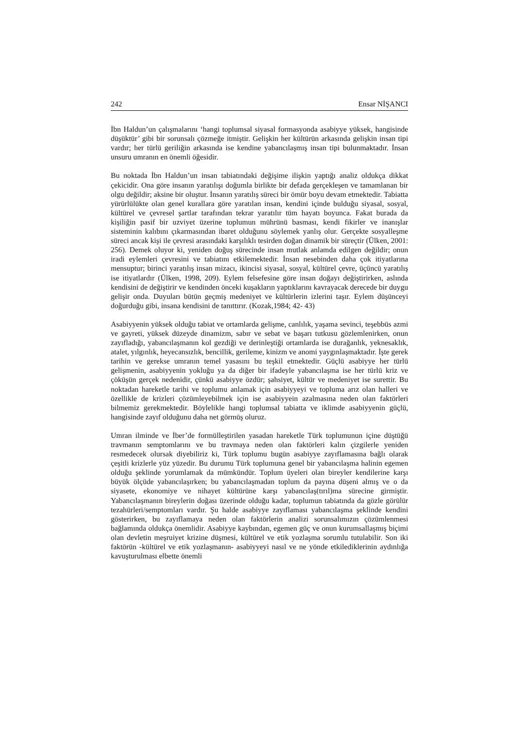242 Ensar NİŞANCI
İbn Haldun’un çalışmalarını ‘hangi toplumsal siyasal formasyonda asabiyye yüksek, hangisinde düşüktür’ gibi bir sorunsalı çözmeğe itmiştir. Gelişkin her kültürün arkasında gelişkin insan tipi vardır; her türlü geriliğin arkasında ise kendine yabancılaşmış insan tipi bulunmaktadır. İnsan unsuru umranın en önemli öğesidir.
Bu noktada İbn Haldun’un insan tabiatındaki değişime ilişkin yaptığı analiz oldukça dikkat çekicidir. Ona göre insanın yaratılışı doğumla birlikte bir defada gerçekleşen ve tamamlanan bir olgu değildir; aksine bir oluştur. İnsanın yaratılış süreci bir ömür boyu devam etmektedir. Tabiatta yürürlülükte olan genel kurallara göre yaratılan insan, kendini içinde bulduğu siyasal, sosyal, kültürel ve çevresel şartlar tarafından tekrar yaratılır tüm hayatı boyunca. Fakat burada da kişiliğin pasif bir uzviyet üzerine toplumun mührünü basması, kendi fikirler ve inanışlar sisteminin kalıbını çıkarmasından ibaret olduğunu söylemek yanlış olur. Gerçekte sosyalleşme süreci ancak kişi ile çevresi arasındaki karşılıklı tesirden doğan dinamik bir süreçtir (Ülken, 2001: 256). Demek oluyor ki, yeniden doğuş sürecinde insan mutlak anlamda edilgen değildir; onun iradi eylemleri çevresini ve tabiatını etkilemektedir. İnsan nesebinden daha çok itiyatlarına mensuptur; birinci yaratılış insan mizacı, ikincisi siyasal, sosyal, kültürel çevre, üçüncü yaratılış ise itiyatlardır (Ülken, 1998, 209). Eylem felsefesine göre insan doğayı değiştirirken, aslında kendisini de değiştirir ve kendinden önceki kuşakların yaptıklarını kavrayacak derecede bir duygu gelişir onda. Duyuları bütün geçmiş medeniyet ve kültürlerin izlerini taşır. Eylem düşünceyi doğurduğu gibi, insana kendisini de tanıttırır. (Kozak,1984; 42- 43)
Asabiyyenin yüksek olduğu tabiat ve ortamlarda gelişme, canlılık, yaşama sevinci, teşebbüs azmi ve gayreti, yüksek düzeyde dinamizm, sabır ve sebat ve başarı tutkusu gözlemlenirken, onun zayıfladığı, yabancılaşmanın kol gezdiği ve derinleştiği ortamlarda ise durağanlık, yeknesaklık, atalet, yılgınlık, heyecansızlık, bencillik, gerileme, kinizm ve anomi yaygınlaşmaktadır. İşte gerek tarihin ve gerekse umranın temel yasasını bu teşkil etmektedir. Güçlü asabiyye her türlü gelişmenin, asabiyyenin yokluğu ya da diğer bir ifadeyle yabancılaşma ise her türlü kriz ve çöküşün gerçek nedenidir, çünkü asabiyye özdür; şahsiyet, kültür ve medeniyet ise surettir. Bu noktadan hareketle tarihi ve toplumu anlamak için asabiyyeyi ve topluma arız olan halleri ve özellikle de krizleri çözümleyebilmek için ise asabiyyein azalmasına neden olan faktörleri bilmemiz gerekmektedir. Böylelikle hangi toplumsal tabiatta ve iklimde asabiyyenin güçlü, hangisinde zayıf olduğunu daha net görmüş oluruz.
Umran ilminde ve İber’de formülleştirilen yasadan hareketle Türk toplumunun içine düştüğü travmanın semptomlarını ve bu travmaya neden olan faktörleri kalın çizgilerle yeniden resmedecek olursak diyebiliriz ki, Türk toplumu bugün asabiyye zayıflamasına bağlı olarak çeşitli krizlerle yüz yüzedir. Bu durumu Türk toplumuna genel bir yabancılaşma halinin egemen olduğu şeklinde yorumlamak da mümkündür. Toplum üyeleri olan bireyler kendilerine karşı büyük ölçüde yabancılaşırken; bu yabancılaşmadan toplum da payına düşeni almış ve o da siyasete, ekonomiye ve nihayet kültürüne karşı yabancılaş(tırıl)ma sürecine girmiştir. Yabancılaşmanın bireylerin doğası üzerinde olduğu kadar, toplumun tabiatında da gözle görülür tezahürleri/semptomları vardır. Şu halde asabiyye zayıflaması yabancılaşma şeklinde kendini gösterirken, bu zayıflamaya neden olan faktörlerin analizi sorunsalımızın çözümlenmesi bağlamında oldukça önemlidir. Asabiyye kaybından, egemen güç ve onun kurumsallaşmış biçimi olan devletin meşruiyet krizine düşmesi, kültürel ve etik yozlaşma sorumlu tutulabilir. Son iki faktörün -kültürel ve etik yozlaşmanın- asabiyyeyi nasıl ve ne yönde etkilediklerinin aydınlığa kavuşturulması elbette önemli